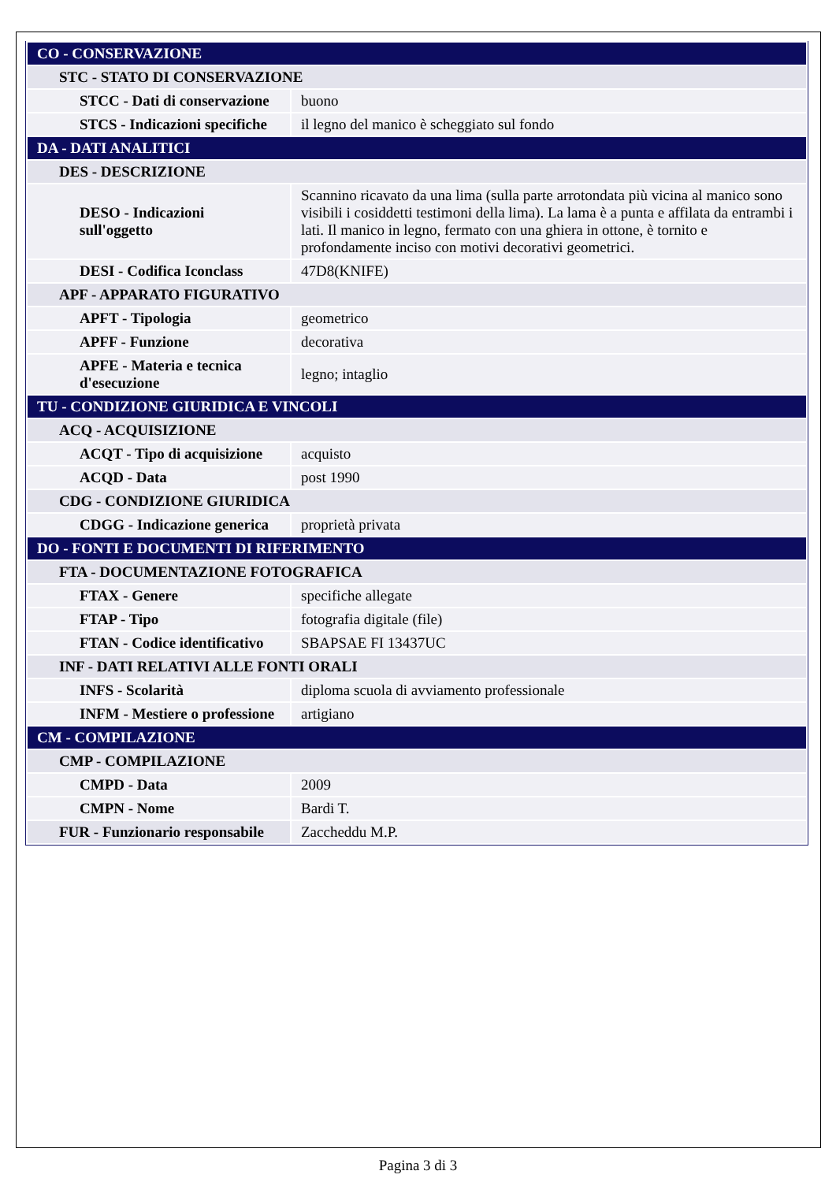| CO - CONSERVAZIONE | |
| STC - STATO DI CONSERVAZIONE | |
| STCC - Dati di conservazione | buono |
| STCS - Indicazioni specifiche | il legno del manico è scheggiato sul fondo |
| DA - DATI ANALITICI | |
| DES - DESCRIZIONE | |
| DESO - Indicazioni sull'oggetto | Scannino ricavato da una lima (sulla parte arrotondata più vicina al manico sono visibili i cosiddetti testimoni della lima). La lama è a punta e affilata da entrambi i lati. Il manico in legno, fermato con una ghiera in ottone, è tornito e profondamente inciso con motivi decorativi geometrici. |
| DESI - Codifica Iconclass | 47D8(KNIFE) |
| APF - APPARATO FIGURATIVO | |
| APFT - Tipologia | geometrico |
| APFF - Funzione | decorativa |
| APFE - Materia e tecnica d'esecuzione | legno; intaglio |
| TU - CONDIZIONE GIURIDICA E VINCOLI | |
| ACQ - ACQUISIZIONE | |
| ACQT - Tipo di acquisizione | acquisto |
| ACQD - Data | post 1990 |
| CDG - CONDIZIONE GIURIDICA | |
| CDGG - Indicazione generica | proprietà privata |
| DO - FONTI E DOCUMENTI DI RIFERIMENTO | |
| FTA - DOCUMENTAZIONE FOTOGRAFICA | |
| FTAX - Genere | specifiche allegate |
| FTAP - Tipo | fotografia digitale (file) |
| FTAN - Codice identificativo | SBAPSAE FI 13437UC |
| INF - DATI RELATIVI ALLE FONTI ORALI | |
| INFS - Scolarità | diploma scuola di avviamento professionale |
| INFM - Mestiere o professione | artigiano |
| CM - COMPILAZIONE | |
| CMP - COMPILAZIONE | |
| CMPD - Data | 2009 |
| CMPN - Nome | Bardi T. |
| FUR - Funzionario responsabile | Zaccheddu M.P. |
Pagina 3 di 3